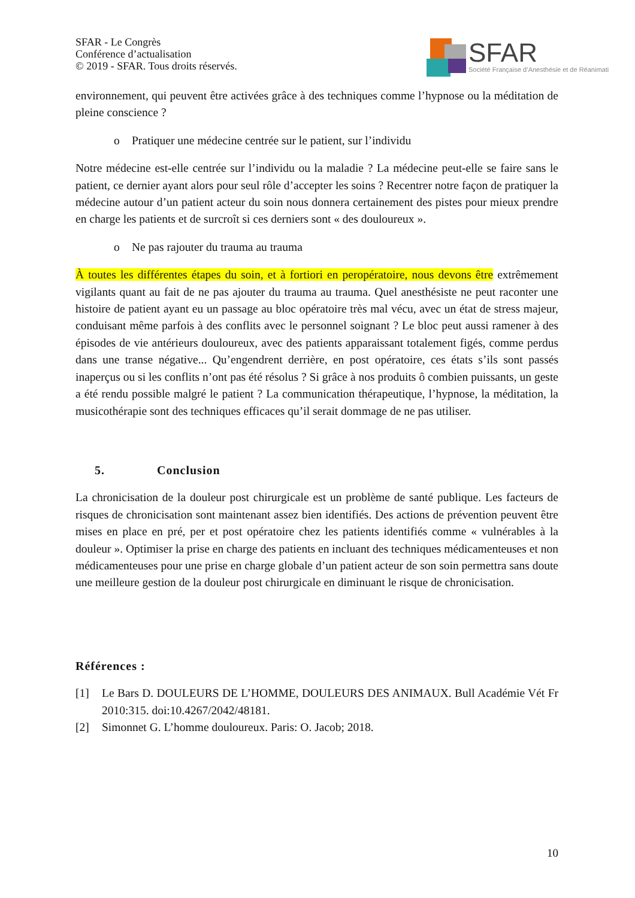SFAR - Le Congrès
Conférence d’actualisation
© 2019 - SFAR. Tous droits réservés.
SFAR Société Française d’Anesthésie et de Réanimati
environnement, qui peuvent être activées grâce à des techniques comme l’hypnose ou la méditation de pleine conscience ?
o Pratiquer une médecine centrée sur le patient, sur l’individu
Notre médecine est-elle centrée sur l’individu ou la maladie ? La médecine peut-elle se faire sans le patient, ce dernier ayant alors pour seul rôle d’accepter les soins ? Recentrer notre façon de pratiquer la médecine autour d’un patient acteur du soin nous donnera certainement des pistes pour mieux prendre en charge les patients et de surcroît si ces derniers sont « des douloureux ».
o Ne pas rajouter du trauma au trauma
À toutes les différentes étapes du soin, et à fortiori en peropératoire, nous devons être extrêmement vigilants quant au fait de ne pas ajouter du trauma au trauma. Quel anesthésiste ne peut raconter une histoire de patient ayant eu un passage au bloc opératoire très mal vécu, avec un état de stress majeur, conduisant même parfois à des conflits avec le personnel soignant ? Le bloc peut aussi ramener à des épisodes de vie antérieurs douloureux, avec des patients apparaissant totalement figés, comme perdus dans une transe négative... Qu’engendrent derrière, en post opératoire, ces états s’ils sont passés inaperçus ou si les conflits n’ont pas été résolus ? Si grâce à nos produits ô combien puissants, un geste a été rendu possible malgré le patient ? La communication thérapeutique, l’hypnose, la méditation, la musicothérapie sont des techniques efficaces qu’il serait dommage de ne pas utiliser.
5. Conclusion
La chronicisation de la douleur post chirurgicale est un problème de santé publique. Les facteurs de risques de chronicisation sont maintenant assez bien identifiés. Des actions de prévention peuvent être mises en place en pré, per et post opératoire chez les patients identifiés comme « vulnérables à la douleur ». Optimiser la prise en charge des patients en incluant des techniques médicamenteuses et non médicamenteuses pour une prise en charge globale d’un patient acteur de son soin permettra sans doute une meilleure gestion de la douleur post chirurgicale en diminuant le risque de chronicisation.
Références :
[1] Le Bars D. DOULEURS DE L’HOMME, DOULEURS DES ANIMAUX. Bull Académie Vét Fr 2010:315. doi:10.4267/2042/48181.
[2] Simonnet G. L’homme douloureux. Paris: O. Jacob; 2018.
10